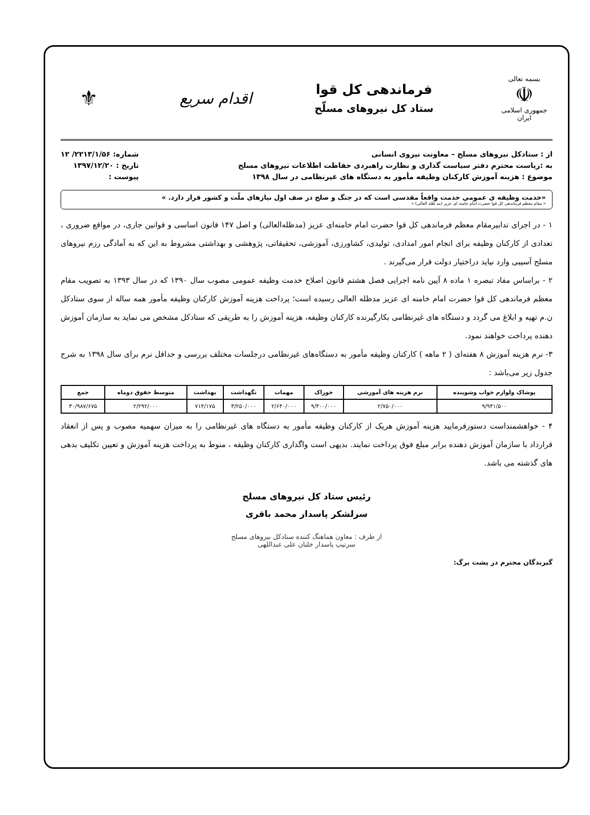بسمه تعالی
☫
جمهوری اسلامی ایران
فرماندهی کل قوا
ستاد کل نیروهای مسلّح
اقدام سریع
⚜
از : ستادکل نیروهای مسلح – معاونت نیروی انسانی
به :ریاست محترم دفتر سیاست گذاری و نظارت راهبردی حفاظت اطلاعات نیروهای مسلح
موضوع : هزینه آموزش کارکنان وظیفه مأمور به دستگاه های غیرنظامی در سال ۱۳۹۸
شماره: ۲۲۱۳/۱/۵۶/ ۱۲
تاریخ : ۱۳۹۷/۱۲/۲۰
پیوست :
«خدمت وظیفه ی عمومی خدمت واقعاً مقدسی است که در جنگ و صلح در صف اول نیازهای ملّت و کشور قرار دارد. »
« مقام معظم فرماندهی کل قوا حضرت امام خامنه ای عزیز (مد ظله العالی) »
۱ - در اجرای تدابیرمقام معظم فرماندهی کل قوا حضرت امام خامنه‌ای عزیز (مدظله‌العالی) و اصل ۱۴۷ قانون اساسی و قوانین جاری، در مواقع ضروری ، تعدادی از کارکنان وظیفه برای انجام امور امدادی، تولیدی، کشاورزی، آموزشی، تحقیقاتی، پژوهشی و بهداشتی مشروط به این که به آمادگی رزم نیروهای مسلح آسیبی وارد نیاید دراختیار دولت قرار می‌گیرند .
۲ - براساس مفاد تبصره ۱ ماده ۸ آیین نامه اجرایی فصل هشتم قانون اصلاح خدمت وظیفه عمومی مصوب سال ۱۳۹۰ که در سال ۱۳۹۳ به تصویب مقام معظم فرماندهی کل قوا حضرت امام خامنه ای عزیز مدظله العالی رسیده است؛ پرداخت هزینه آموزش کارکنان وظیفه مأمور همه ساله از سوی ستادکل ن.م تهیه و ابلاغ می گردد و دستگاه های غیرنظامی بکارگیرنده کارکنان وظیفه، هزینه آموزش را به طریقی که ستادکل مشخص می نماید به سازمان آموزش دهنده پرداخت خواهند نمود.
۳- نرم هزینه آموزش ۸ هفته‌ای ( ۲ ماهه ) کارکنان وظیفه مأمور به دستگاه‌های غیرنظامی درجلسات مختلف بررسی و حداقل نرم برای سال ۱۳۹۸ به شرح جدول زیر می‌باشد :
| پوشاک ولوازم خواب وشوینده | نرم هزینه های آموزشی | خوراک | مهمات | نگهداشت | بهداشت | متوسط حقوق دوماه | جمع |
| --- | --- | --- | --- | --- | --- | --- | --- |
| ۹/۹۴۱/۵۰۰ | ۲/۷۵۰/۰۰۰ | ۹/۴۰۰/۰۰۰ | ۲/۶۴۰/۰۰۰ | ۳/۲۵۰/۰۰۰ | ۷۱۴/۱۷۵ | ۲/۲۹۲/۰۰۰ | ۳۰/۹۸۷/۶۷۵ |
۴ - خواهشمنداست دستورفرمایید هزینه آموزش هریک از کارکنان وظیفه مأمور به دستگاه های غیرنظامی را به میزان سهمیه مصوب و پس از انعقاد قرارداد با سازمان آموزش دهنده برابر مبلغ فوق پرداخت نمایند. بدیهی است واگذاری کارکنان وظیفه ، منوط به پرداخت هزینه آموزش و تعیین تکلیف بدهی های گذشته می باشد.
رئیس ستاد کل نیروهای مسلح
سرلشکر پاسدار محمد باقری
از طرف : معاون هماهنگ کننده ستادکل نیروهای مسلح
سرتیپ پاسدار خلبان علی عبداللهی
گیرندگان محترم در پشت برگ: